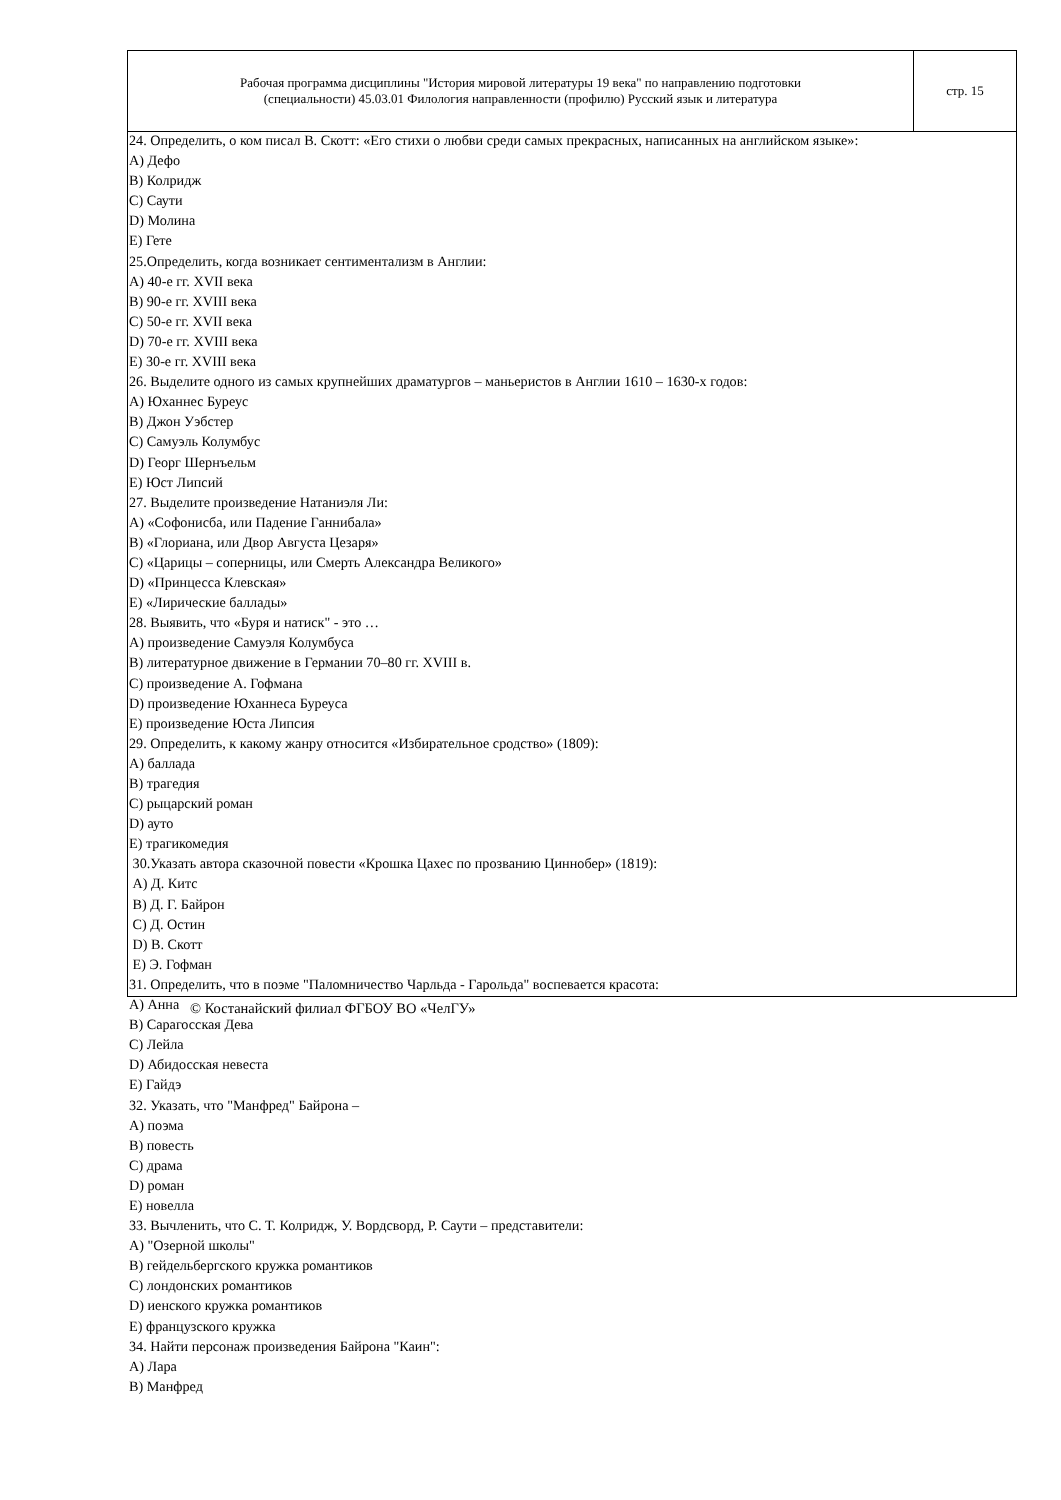| Рабочая программа дисциплины "История мировой литературы 19 века" по направлению подготовки (специальности) 45.03.01 Филология направленности (профилю) Русский язык и литература | стр. 15 |
24. Определить, о ком писал В. Скотт: «Его стихи о любви среди самых прекрасных, написанных на английском языке»:
A) Дефо
B) Колридж
C) Саути
D) Молина
E) Гете
25.Определить, когда возникает сентиментализм в Англии:
A) 40-е гг. XVII века
B) 90-е гг. XVIII века
C) 50-е гг. XVII века
D) 70-е гг. XVIII века
E) 30-е гг. XVIII века
26. Выделите одного из самых крупнейших драматургов – маньеристов в Англии 1610 – 1630-х годов:
A) Юханнес Буреус
B) Джон Уэбстер
C) Самуэль Колумбус
D) Георг Шернъельм
E) Юст Липсий
27. Выделите произведение Натаниэля Ли:
A) «Софонисба, или Падение Ганнибала»
B) «Глориана, или Двор Августа Цезаря»
C) «Царицы – соперницы, или Смерть Александра Великого»
D) «Принцесса Клевская»
E) «Лирические баллады»
28. Выявить, что «Буря и натиск" - это …
A) произведение Самуэля Колумбуса
B) литературное движение в Германии 70–80 гг. XVIII в.
C) произведение А. Гофмана
D) произведение Юханнеса Буреуса
E) произведение Юста Липсия
29. Определить, к какому жанру относится «Избирательное сродство» (1809):
A) баллада
B) трагедия
C) рыцарский роман
D) ауто
E) трагикомедия
30.Указать автора сказочной повести «Крошка Цахес по прозванию Циннобер» (1819):
A) Д. Китс
B) Д. Г. Байрон
C) Д. Остин
D) В. Скотт
E) Э. Гофман
31. Определить, что в поэме "Паломничество Чарльда - Гарольда" воспевается красота:
A) Анна
B) Сарагосская Дева
C) Лейла
D) Абидосская невеста
E) Гайдэ
32. Указать, что "Манфред" Байрона –
A) поэма
B) повесть
C) драма
D) роман
E) новелла
33. Вычленить, что С. Т. Колридж, У. Вордсворд, Р. Саути – представители:
A) "Озерной школы"
B) гейдельбергского кружка романтиков
C) лондонских романтиков
D) иенского кружка романтиков
E) французского кружка
34. Найти персонаж произведения Байрона "Каин":
A) Лара
B) Манфред
© Костанайский филиал ФГБОУ ВО «ЧелГУ»